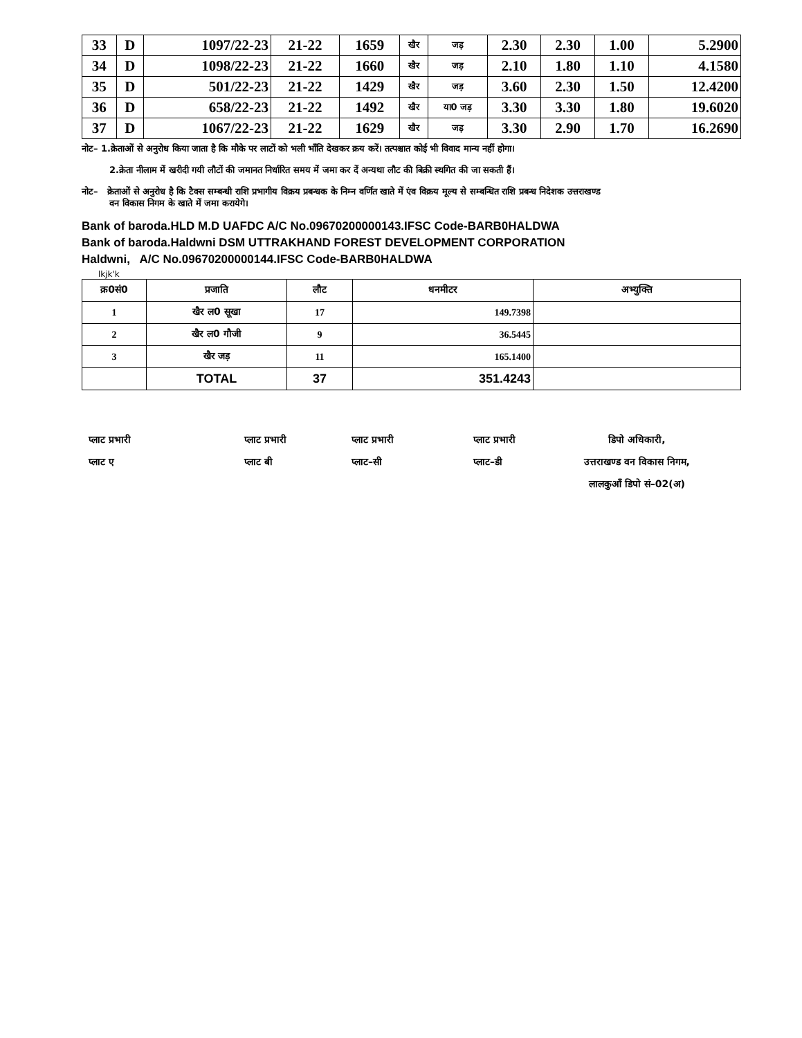| 33 | D | 1097/22-23 | 21-22 | 1659 | खैर | जड़ | 2.30 | 2.30 | 1.00 | 5.2900 |
| 34 | D | 1098/22-23 | 21-22 | 1660 | खैर | जड़ | 2.10 | 1.80 | 1.10 | 4.1580 |
| 35 | D | 501/22-23 | 21-22 | 1429 | खैर | जड़ | 3.60 | 2.30 | 1.50 | 12.4200 |
| 36 | D | 658/22-23 | 21-22 | 1492 | खैर | या0 जड़ | 3.30 | 3.30 | 1.80 | 19.6020 |
| 37 | D | 1067/22-23 | 21-22 | 1629 | खैर | जड़ | 3.30 | 2.90 | 1.70 | 16.2690 |
नोट– 1.क्रेताओं से अनुरोध किया जाता है कि मौके पर लाटों को भली भाँति देखकर क्रय करें। तत्पश्चात कोई भी विवाद मान्य नहीं होगा।
2.क्रेता नीलाम में खरीदी गयी लौटों की जमानत निर्धारित समय में जमा कर दें अन्यथा लौट की बिक्री स्थगित की जा सकती हैं।
नोट– क्रेताओं से अनुरोध है कि टैक्स सम्बन्धी राशि प्रभागीय विक्रय प्रबन्धक के निम्न वर्णित खाते में एंव विक्रय मूल्य से सम्बन्धित राशि प्रबन्ध निदेशक उत्तराखण्ड
वन विकास निगम के खाते में जमा करायेगे।
Bank of baroda.HLD M.D UAFDC A/C No.09670200000143.IFSC Code-BARB0HALDWA
Bank of baroda.Haldwni DSM UTTRAKHAND FOREST DEVELOPMENT CORPORATION
Haldwni, A/C No.09670200000144.IFSC Code-BARB0HALDWA
lkjk'k
| क्र0सं0 | प्रजाति | लौट | धनमीटर | अभ्युक्ति |
| --- | --- | --- | --- | --- |
| 1 | खैर ल0 सूखा | 17 | 149.7398 | |
| 2 | खैर ल0 गौजी | 9 | 36.5445 | |
| 3 | खैर जड़ | 11 | 165.1400 | |
| | TOTAL | 37 | 351.4243 | |
प्लाट प्रभारी
प्लाट ए
प्लाट प्रभारी
प्लाट बी
प्लाट प्रभारी
प्लाट–सी
प्लाट प्रभारी
प्लाट–डी
डिपो अधिकारी,
उत्तराखण्ड वन विकास निगम,
लालकुआँ डिपो सं–02(अ)